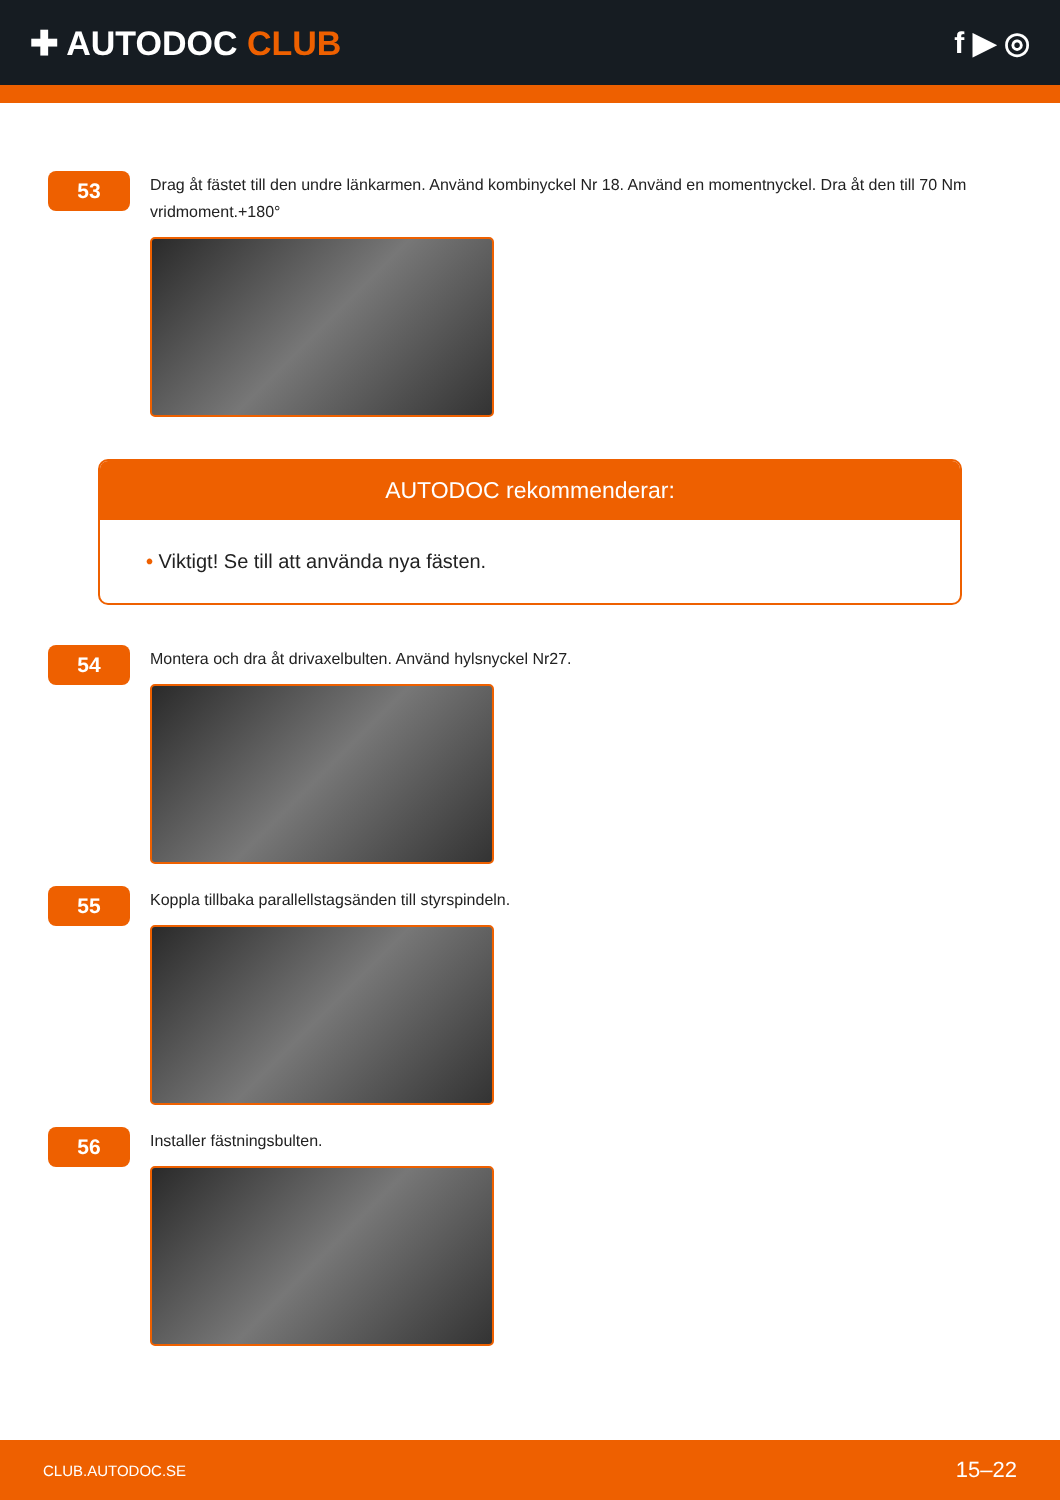✚ AUTODOC CLUB f ▶ ◎
53
Drag åt fästet till den undre länkarmen. Använd kombinyckel Nr 18. Använd en momentnyckel. Dra åt den till 70 Nm vridmoment.+180°
AUTODOC rekommenderar:
• Viktigt! Se till att använda nya fästen.
54
Montera och dra åt drivaxelbulten. Använd hylsnyckel Nr27.
55
Koppla tillbaka parallellstagsänden till styrspindeln.
56
Installer fästningsbulten.
CLUB.AUTODOC.SE 15–22